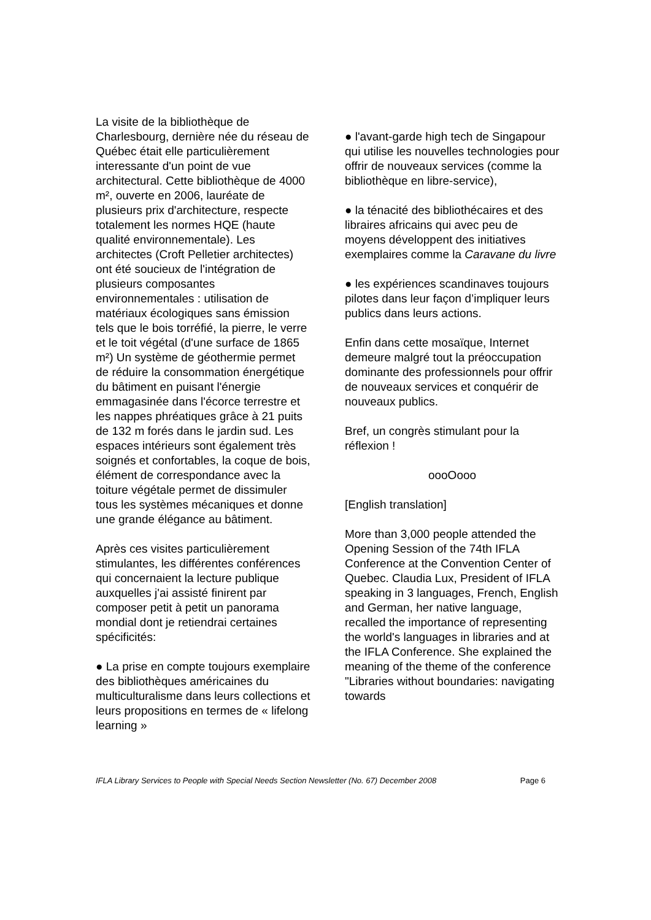La visite de la bibliothèque de Charlesbourg, dernière née du réseau de Québec était elle particulièrement interessante d'un point de vue architectural. Cette bibliothèque de 4000 m², ouverte en 2006, lauréate de plusieurs prix d'architecture, respecte totalement les normes HQE (haute qualité environnementale). Les architectes (Croft Pelletier architectes) ont été soucieux de l'intégration de plusieurs composantes environnementales : utilisation de matériaux écologiques sans émission tels que le bois torréfié, la pierre, le verre et le toit végétal (d'une surface de 1865 m²) Un système de géothermie permet de réduire la consommation énergétique du bâtiment en puisant l'énergie emmagasinée dans l'écorce terrestre et les nappes phréatiques grâce à 21 puits de 132 m forés dans le jardin sud. Les espaces intérieurs sont également très soignés et confortables, la coque de bois, élément de correspondance avec la toiture végétale permet de dissimuler tous les systèmes mécaniques et donne une grande élégance au bâtiment.
Après ces visites particulièrement stimulantes, les différentes conférences qui concernaient la lecture publique auxquelles j'ai assisté finirent par composer petit à petit un panorama mondial dont je retiendrai certaines spécificités:
● La prise en compte toujours exemplaire des bibliothèques américaines du multiculturalisme dans leurs collections et leurs propositions en termes de « lifelong learning »
● l'avant-garde high tech de Singapour qui utilise les nouvelles technologies pour offrir de nouveaux services (comme la bibliothèque en libre-service),
● la ténacité des bibliothécaires et des libraires africains qui avec peu de moyens développent des initiatives exemplaires comme la Caravane du livre
● les expériences scandinaves toujours pilotes dans leur façon d’impliquer leurs publics dans leurs actions.
Enfin dans cette mosaïque, Internet demeure malgré tout la préoccupation dominante des professionnels pour offrir de nouveaux services et conquérir de nouveaux publics.
Bref, un congrès stimulant pour la réflexion !
oooOooo
[English translation]
More than 3,000 people attended the Opening Session of the 74th IFLA Conference at the Convention Center of Quebec. Claudia Lux, President of IFLA speaking in 3 languages, French, English and German, her native language, recalled the importance of representing the world's languages in libraries and at the IFLA Conference. She explained the meaning of the theme of the conference "Libraries without boundaries: navigating towards
IFLA Library Services to People with Special Needs Section Newsletter (No. 67) December 2008 Page 6